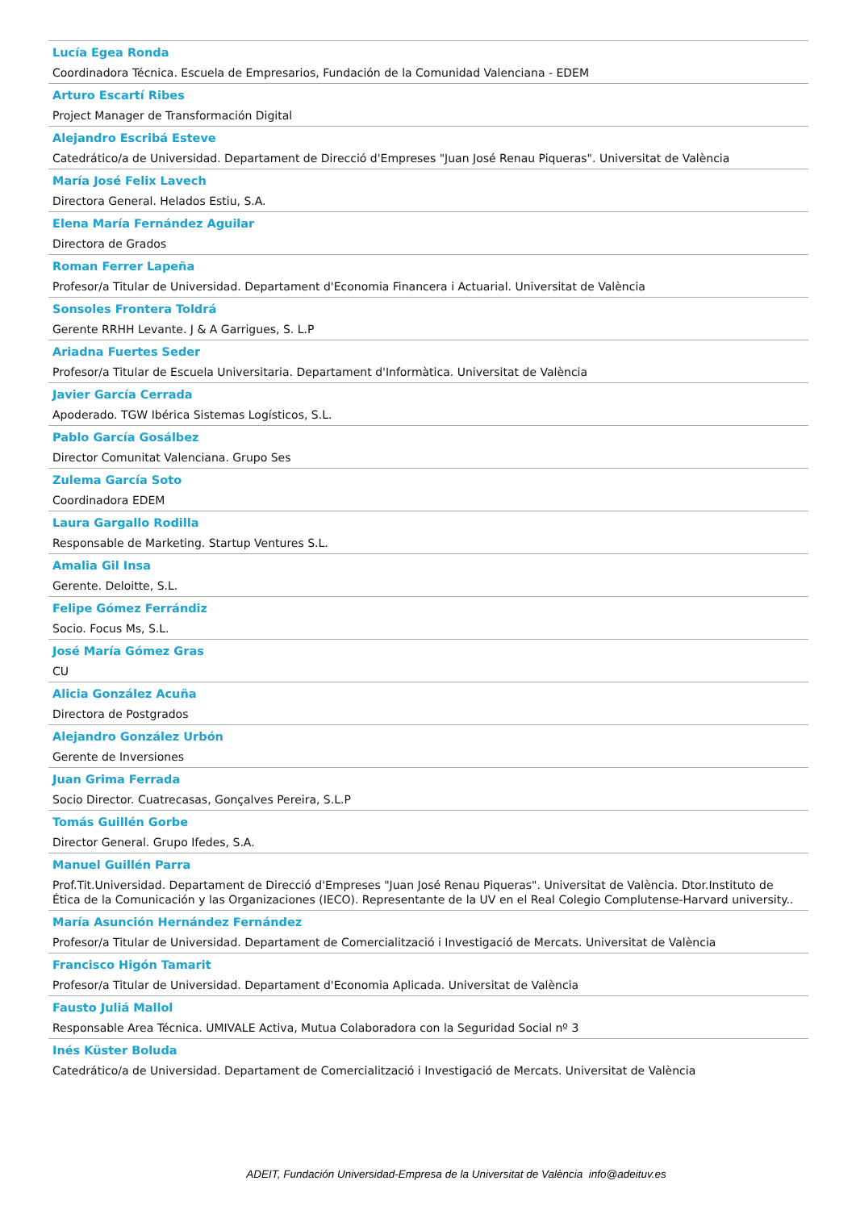Lucía Egea Ronda
Coordinadora Técnica. Escuela de Empresarios, Fundación de la Comunidad Valenciana - EDEM
Arturo Escartí Ribes
Project Manager de Transformación Digital
Alejandro Escribá Esteve
Catedrático/a de Universidad. Departament de Direcció d'Empreses "Juan José Renau Piqueras". Universitat de València
María José Felix Lavech
Directora General. Helados Estiu, S.A.
Elena María Fernández Aguilar
Directora de Grados
Roman Ferrer Lapeña
Profesor/a Titular de Universidad. Departament d'Economia Financera i Actuarial. Universitat de València
Sonsoles Frontera Toldrá
Gerente RRHH Levante. J & A Garrigues, S. L.P
Ariadna Fuertes Seder
Profesor/a Titular de Escuela Universitaria. Departament d'Informàtica. Universitat de València
Javier García Cerrada
Apoderado. TGW Ibérica Sistemas Logísticos, S.L.
Pablo García Gosálbez
Director Comunitat Valenciana. Grupo Ses
Zulema García Soto
Coordinadora EDEM
Laura Gargallo Rodilla
Responsable de Marketing. Startup Ventures S.L.
Amalia Gil Insa
Gerente. Deloitte, S.L.
Felipe Gómez Ferrándiz
Socio. Focus Ms, S.L.
José María Gómez Gras
CU
Alicia González Acuña
Directora de Postgrados
Alejandro González Urbón
Gerente de Inversiones
Juan Grima Ferrada
Socio Director. Cuatrecasas, Gonçalves Pereira, S.L.P
Tomás Guillén Gorbe
Director General. Grupo Ifedes, S.A.
Manuel Guillén Parra
Prof.Tit.Universidad. Departament de Direcció d'Empreses "Juan José Renau Piqueras". Universitat de València. Dtor.Instituto de Ética de la Comunicación y las Organizaciones (IECO). Representante de la UV en el Real Colegio Complutense-Harvard university..
María Asunción Hernández Fernández
Profesor/a Titular de Universidad. Departament de Comercialització i Investigació de Mercats. Universitat de València
Francisco Higón Tamarit
Profesor/a Titular de Universidad. Departament d'Economia Aplicada. Universitat de València
Fausto Juliá Mallol
Responsable Area Técnica. UMIVALE Activa, Mutua Colaboradora con la Seguridad Social nº 3
Inés Küster Boluda
Catedrático/a de Universidad. Departament de Comercialització i Investigació de Mercats. Universitat de València
ADEIT, Fundación Universidad-Empresa de la Universitat de València info@adeituv.es